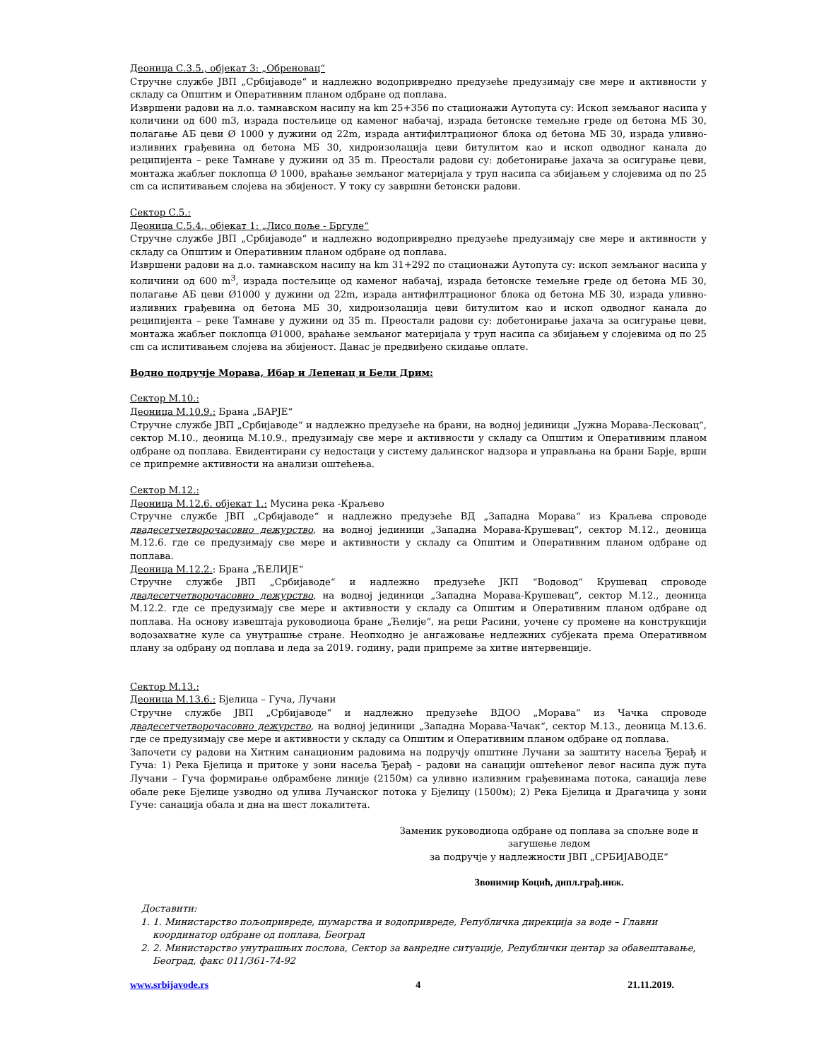Деоница С.3.5., објекат 3: „Обреновац“
Стручне службе ЈВП „Србијаводе“ и надлежно водопривредно предузеће предузимају све мере и активности у складу са Општим и Оперативним планом одбране од поплава.
Извршени радови на л.о. тамнавском насипу на km 25+356 по стационажи Аутопута су: Ископ земљаног насипа у количини од 600 m3, израда постељице од каменог набачај, израда бетонске темељне греде од бетона МБ 30, полагање АБ цеви Ø 1000 у дужини од 22m, израда антифилтрационог блока од бетона МБ 30, израда уливно-изливних грађевина од бетона МБ 30, хидроизолација цеви битулитом као и ископ одводног канала до реципијента – реке Тамнаве у дужини од 35 m. Преостали радови су: добетонирање јахача за осигурање цеви, монтажа жабљег поклопца Ø 1000, враћање земљаног материјала у труп насипа са збијањем у слојевима од по 25 cm са испитивањем слојева на збијеност. У току су завршни бетонски радови.
Сектор С.5.:
Деоница С.5.4., објекат 1: „Лисо поље - Бргуле“
Стручне службе ЈВП „Србијаводе“ и надлежно водопривредно предузеће предузимају све мере и активности у складу са Општим и Оперативним планом одбране од поплава.
Извршени радови на д.о. тамнавском насипу на km 31+292 по стационажи Аутопута су: ископ земљаног насипа у количини од 600 m<sup>3</sup>, израда постељице од каменог набачај, израда бетонске темељне греде од бетона МБ 30, полагање АБ цеви Ø1000 у дужини од 22m, израда антифилтрационог блока од бетона МБ 30, израда уливно-изливних грађевина од бетона МБ 30, хидроизолација цеви битулитом као и ископ одводног канала до реципијента – реке Тамнаве у дужини од 35 m. Преостали радови су: добетонирање јахача за осигурање цеви, монтажа жабљег поклопца Ø1000, враћање земљаног материјала у труп насипа са збијањем у слојевима од по 25 cm са испитивањем слојева на збијеност. Данас је предвиђено скидање оплате.
Водно подручје Морава, Ибар и Лепенац и Бели Дрим:
Сектор М.10.:
Деоница М.10.9.: Брана „БАРЈЕ“
Стручне службе ЈВП „Србијаводе“ и надлежно предузеће на брани, на водној јединици „Јужна Морава-Лесковац“, сектор М.10., деоница М.10.9., предузимају све мере и активности у складу са Општим и Оперативним планом одбране од поплава. Евидентирани су недостаци у систему даљинског надзора и управљања на брани Барје, врши се припремне активности на анализи оштећења.
Сектор М.12.:
Деоница М.12.6. објекат 1.: Мусина река -Краљево
Стручне службе ЈВП „Србијаводе“ и надлежно предузеће ВД „Западна Морава“ из Краљева спроводе двадесетчетворочасовно дежурство, на водној јединици „Западна Морава-Крушевац“, сектор М.12., деоница М.12.6. где се предузимају све мере и активности у складу са Општим и Оперативним планом одбране од поплава.
Деоница М.12.2.: Брана „ЋЕЛИЈЕ“
Стручне службе ЈВП „Србијаводе“ и надлежно предузеће ЈКП “Водовод“ Крушевац спроводе двадесетчетворочасовно дежурство, на водној јединици „Западна Морава-Крушевац“, сектор М.12., деоница М.12.2. где се предузимају све мере и активности у складу са Општим и Оперативним планом одбране од поплава. На основу извештаја руководиоца бране „Ћелије“, на реци Расини, уочене су промене на конструкцији водозахватне куле са унутрашње стране. Неопходно је ангажовање недлежних субјеката према Оперативном плану за одбрану од поплава и леда за 2019. годину, ради припреме за хитне интервенције.
Сектор М.13.:
Деоница М.13.6.: Бјелица – Гуча, Лучани
Стручне службе ЈВП „Србијаводе“ и надлежно предузеће ВДОО „Морава“ из Чачка спроводе двадесетчетворочасовно дежурство, на водној јединици „Западна Морава-Чачак“, сектор М.13., деоница М.13.6. где се предузимају све мере и активности у складу са Општим и Оперативним планом одбране од поплава.
Започети су радови на Хитним санационим радовима на подручју општине Лучани за заштиту насеља Ђерађ и Гуча: 1) Река Бјелица и притоке у зони насеља Ђерађ – радови на санацији оштећеног левог насипа дуж пута Лучани – Гуча формирање одбрамбене линије (2150м) са уливно изливним грађевинама потока, санација леве обале реке Бјелице узводно од улива Лучанског потока у Бјелицу (1500м); 2) Река Бјелица и Драгачица у зони Гуче: санација обала и дна на шест локалитета.
Заменик руководиоца одбране од поплава за спољне воде и загушење ледом
за подручје у надлежности ЈВП „СРБИЈАВОДЕ“
Звонимир Коцић, дипл.грађ.инж.
Доставити:
1. 1. Министарство пољопривреде, шумарства и водопривреде, Републичка дирекција за воде – Главни координатор одбране од поплава, Београд
2. 2. Министарство унутрашњих послова, Сектор за ванредне ситуације, Републички центар за обавештавање, Београд, факс 011/361-74-92
www.srbijavode.rs 4 21.11.2019.